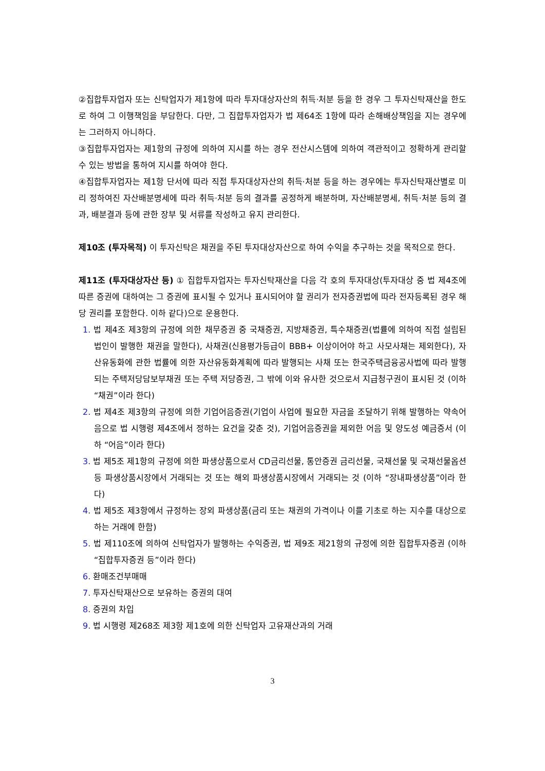②집합투자업자 또는 신탁업자가 제1항에 따라 투자대상자산의 취득·처분 등을 한 경우 그 투자신탁재산을 한도로 하여 그 이행책임을 부담한다. 다만, 그 집합투자업자가 법 제64조 1항에 따라 손해배상책임을 지는 경우에는 그러하지 아니하다.
③집합투자업자는 제1항의 규정에 의하여 지시를 하는 경우 전산시스템에 의하여 객관적이고 정확하게 관리할 수 있는 방법을 통하여 지시를 하여야 한다.
④집합투자업자는 제1항 단서에 따라 직접 투자대상자산의 취득·처분 등을 하는 경우에는 투자신탁재산별로 미리 정하여진 자산배분명세에 따라 취득·처분 등의 결과를 공정하게 배분하며, 자산배분명세, 취득·처분 등의 결과, 배분결과 등에 관한 장부 및 서류를 작성하고 유지 관리한다.
제10조 (투자목적) 이 투자신탁은 채권을 주된 투자대상자산으로 하여 수익을 추구하는 것을 목적으로 한다.
제11조 (투자대상자산 등) ① 집합투자업자는 투자신탁재산을 다음 각 호의 투자대상(투자대상 중 법 제4조에 따른 증권에 대하여는 그 증권에 표시될 수 있거나 표시되어야 할 권리가 전자증권법에 따라 전자등록된 경우 해당 권리를 포함한다. 이하 같다)으로 운용한다.
1. 법 제4조 제3항의 규정에 의한 채무증권 중 국채증권, 지방채증권, 특수채증권(법률에 의하여 직접 설립된 법인이 발행한 채권을 말한다), 사채권(신용평가등급이 BBB+ 이상이어야 하고 사모사채는 제외한다), 자산유동화에 관한 법률에 의한 자산유동화계획에 따라 발행되는 사채 또는 한국주택금융공사법에 따라 발행되는 주택저당담보부채권 또는 주택 저당증권, 그 밖에 이와 유사한 것으로서 지급청구권이 표시된 것 (이하 “채권”이라 한다)
2. 법 제4조 제3항의 규정에 의한 기업어음증권(기업이 사업에 필요한 자금을 조달하기 위해 발행하는 약속어음으로 법 시행령 제4조에서 정하는 요건을 갖춘 것), 기업어음증권을 제외한 어음 및 양도성 예금증서 (이하 “어음”이라 한다)
3. 법 제5조 제1항의 규정에 의한 파생상품으로서 CD금리선물, 통안증권 금리선물, 국채선물 및 국채선물옵션 등 파생상품시장에서 거래되는 것 또는 해외 파생상품시장에서 거래되는 것 (이하 “장내파생상품”이라 한다)
4. 법 제5조 제3항에서 규정하는 장외 파생상품(금리 또는 채권의 가격이나 이를 기초로 하는 지수를 대상으로 하는 거래에 한함)
5. 법 제110조에 의하여 신탁업자가 발행하는 수익증권, 법 제9조 제21항의 규정에 의한 집합투자증권 (이하 “집합투자증권 등”이라 한다)
6. 환매조건부매매
7. 투자신탁재산으로 보유하는 증권의 대여
8. 증권의 차입
9. 법 시행령 제268조 제3항 제1호에 의한 신탁업자 고유재산과의 거래
3